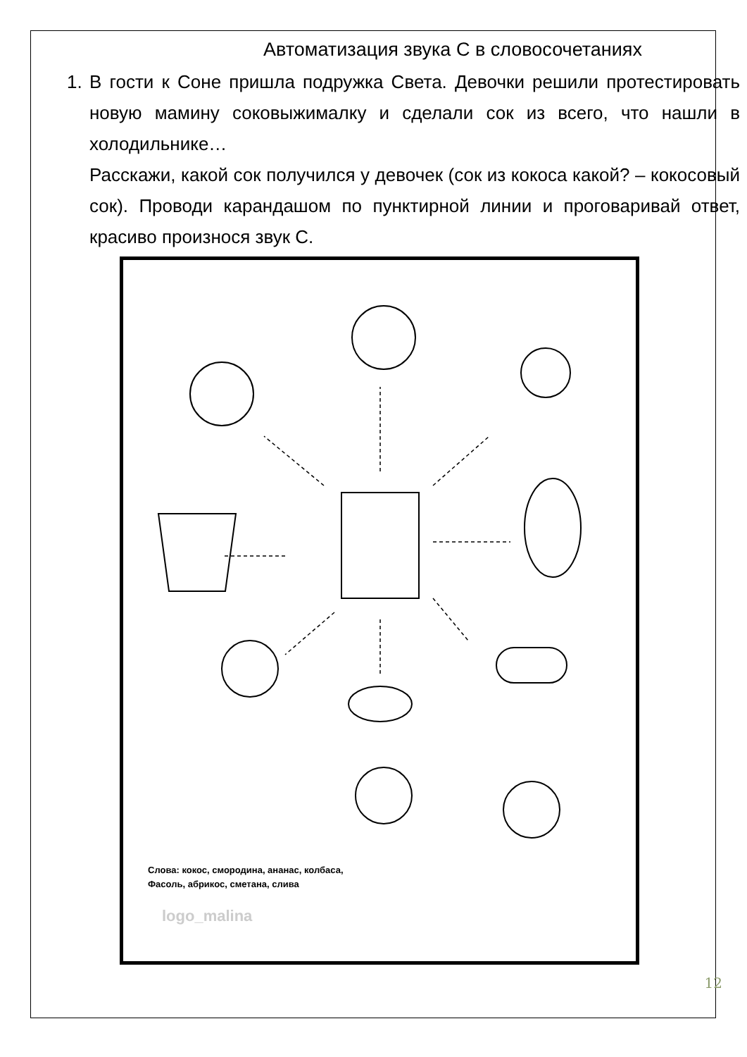Автоматизация звука С в словосочетаниях
1. В гости к Соне пришла подружка Света. Девочки решили протестировать новую мамину соковыжималку и сделали сок из всего, что нашли в холодильнике…
Расскажи, какой сок получился у девочек (сок из кокоса какой? – кокосовый сок). Проводи карандашом по пунктирной линии и проговаривай ответ, красиво произнося звук С.
Слова: кокос, смородина, ананас, колбаса,
Фасоль, абрикос, сметана, слива
logo_malina
12